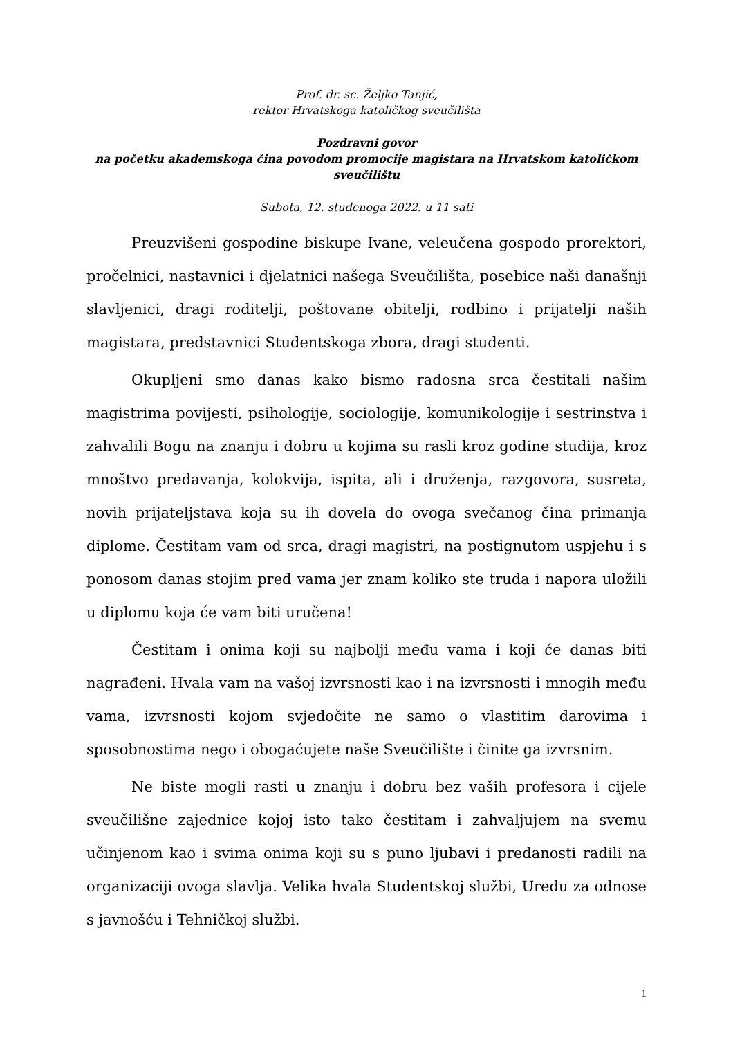Prof. dr. sc. Željko Tanjić,
rektor Hrvatskoga katoličkog sveučilišta
Pozdravni govor
na početku akademskoga čina povodom promocije magistara na Hrvatskom katoličkom sveučilištu
Subota, 12. studenoga 2022. u 11 sati
Preuzvišeni gospodine biskupe Ivane, veleučena gospodo prorektori, pročelnici, nastavnici i djelatnici našega Sveučilišta, posebice naši današnji slavljenici, dragi roditelji, poštovane obitelji, rodbino i prijatelji naših magistara, predstavnici Studentskoga zbora, dragi studenti.
Okupljeni smo danas kako bismo radosna srca čestitali našim magistrima povijesti, psihologije, sociologije, komunikologije i sestrinstva i zahvalili Bogu na znanju i dobru u kojima su rasli kroz godine studija, kroz mnoštvo predavanja, kolokvija, ispita, ali i druženja, razgovora, susreta, novih prijateljstava koja su ih dovela do ovoga svečanog čina primanja diplome. Čestitam vam od srca, dragi magistri, na postignutom uspjehu i s ponosom danas stojim pred vama jer znam koliko ste truda i napora uložili u diplomu koja će vam biti uručena!
Čestitam i onima koji su najbolji među vama i koji će danas biti nagrađeni. Hvala vam na vašoj izvrsnosti kao i na izvrsnosti i mnogih među vama, izvrsnosti kojom svjedočite ne samo o vlastitim darovima i sposobnostima nego i obogaćujete naše Sveučilište i činite ga izvrsnim.
Ne biste mogli rasti u znanju i dobru bez vaših profesora i cijele sveučilišne zajednice kojoj isto tako čestitam i zahvaljujem na svemu učinjenom kao i svima onima koji su s puno ljubavi i predanosti radili na organizaciji ovoga slavlja. Velika hvala Studentskoj službi, Uredu za odnose s javnošću i Tehničkoj službi.
1